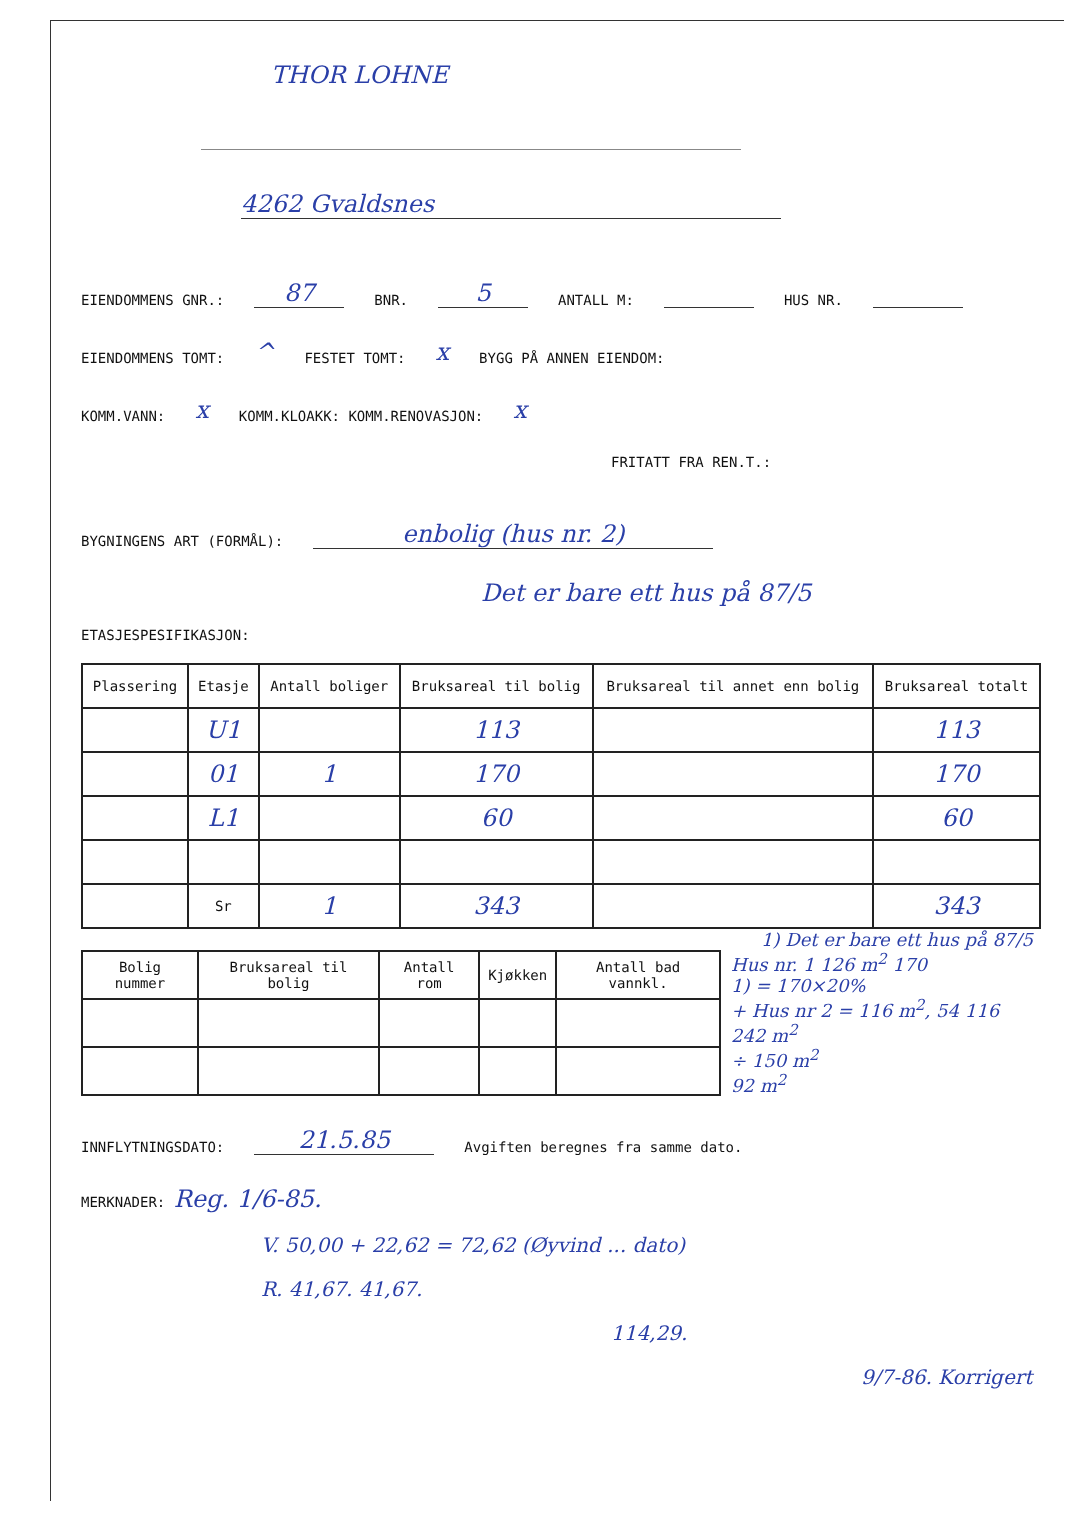THOR LOHNE
4262 Gvaldsnes
EIENDOMMENS GNR.: 87 BNR. 5 ANTALL M: HUS NR.
EIENDOMMENS TOMT: ^ FESTET TOMT: x BYGG PÅ ANNEN EIENDOM:
KOMM.VANN: x KOMM.KLOAKK: KOMM.RENOVASJON: x
FRITATT FRA REN.T.:
BYGNINGENS ART (FORMÅL): enbolig (hus nr. 2)
Det er bare ett hus på 87/5
ETASJESPESIFIKASJON:
| Plassering | Etasje | Antall boliger | Bruksareal til bolig | Bruksareal til annet enn bolig | Bruksareal totalt |
| --- | --- | --- | --- | --- | --- |
| | U1 | | 113 | | 113 |
| | 01 | 1 | 170 | | 170 |
| | L1 | | 60 | | 60 |
| | Sr | 1 | 343 | | 343 |
1) Det er bare ett hus på 87/5
| Bolig nummer | Bruksareal til bolig | Antall rom | Kjøkken | Antall bad vannkl. |
| --- | --- | --- | --- | --- |
Hus nr. 1 126 m<sup>2</sup> 170
1) = 170×20%
+ Hus nr 2 = 116 m<sup>2</sup>, 54 116
242 m<sup>2</sup>
÷ 150 m<sup>2</sup>
92 m<sup>2</sup>
INNFLYTNINGSDATO: 21.5.85 Avgiften beregnes fra samme dato.
MERKNADER: Reg. 1/6-85.
V. 50,00 + 22,62 = 72,62 (Øyvind ... dato)
R. 41,67. 41,67.
114,29.
9/7-86. Korrigert